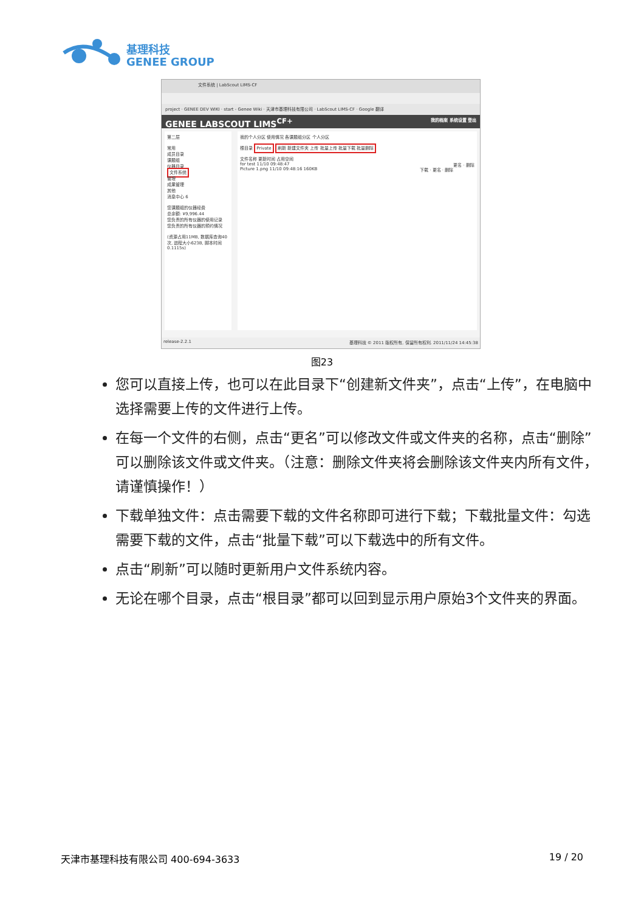基理科技
GENEE GROUP
文件系统 | LabScout LIMS-CF
project · GENEE DEV WIKI · start - Genee Wiki · 天津市基理科技有限公司 · LabScout LIMS-CF · Google 翻译
GENEE LABSCOUT LIMS<sup>CF+</sup> 我的档案 系统设置 登出
第二层
常用
成员目录
课题组
仪器目录
文件系统
管理
成果管理
其他
消息中心 6
您课题组的仪器经费
总余额: ¥9,996.44
您负责的所有仪器的使用记录
您负责的所有仪器的预约情况
(资源占用11MB, 数据库查询40次, 进程大小623B, 脚本时间0.1115s)
我的个人分区 使用情况 各课题组分区 个人分区
根目录 Private 刷新 新建文件夹 上传 批量上传 批量下载 批量删除
文件名称 更新时间 占用空间
for test 11/10 09:48:47 更名 · 删除
Picture 1.png 11/10 09:48:16 160KB 下载 · 更名 · 删除
release-2.2.1 基理科技 © 2011 版权所有, 保留所有权利. 2011/11/24 14:45:38
图23
您可以直接上传，也可以在此目录下“创建新文件夹”，点击“上传”，在电脑中选择需要上传的文件进行上传。
在每一个文件的右侧，点击“更名”可以修改文件或文件夹的名称，点击“删除”可以删除该文件或文件夹。（注意：删除文件夹将会删除该文件夹内所有文件，请谨慎操作！）
下载单独文件：点击需要下载的文件名称即可进行下载；下载批量文件：勾选需要下载的文件，点击“批量下载”可以下载选中的所有文件。
点击“刷新”可以随时更新用户文件系统内容。
无论在哪个目录，点击“根目录”都可以回到显示用户原始3个文件夹的界面。
天津市基理科技有限公司 400-694-3633 19 / 20